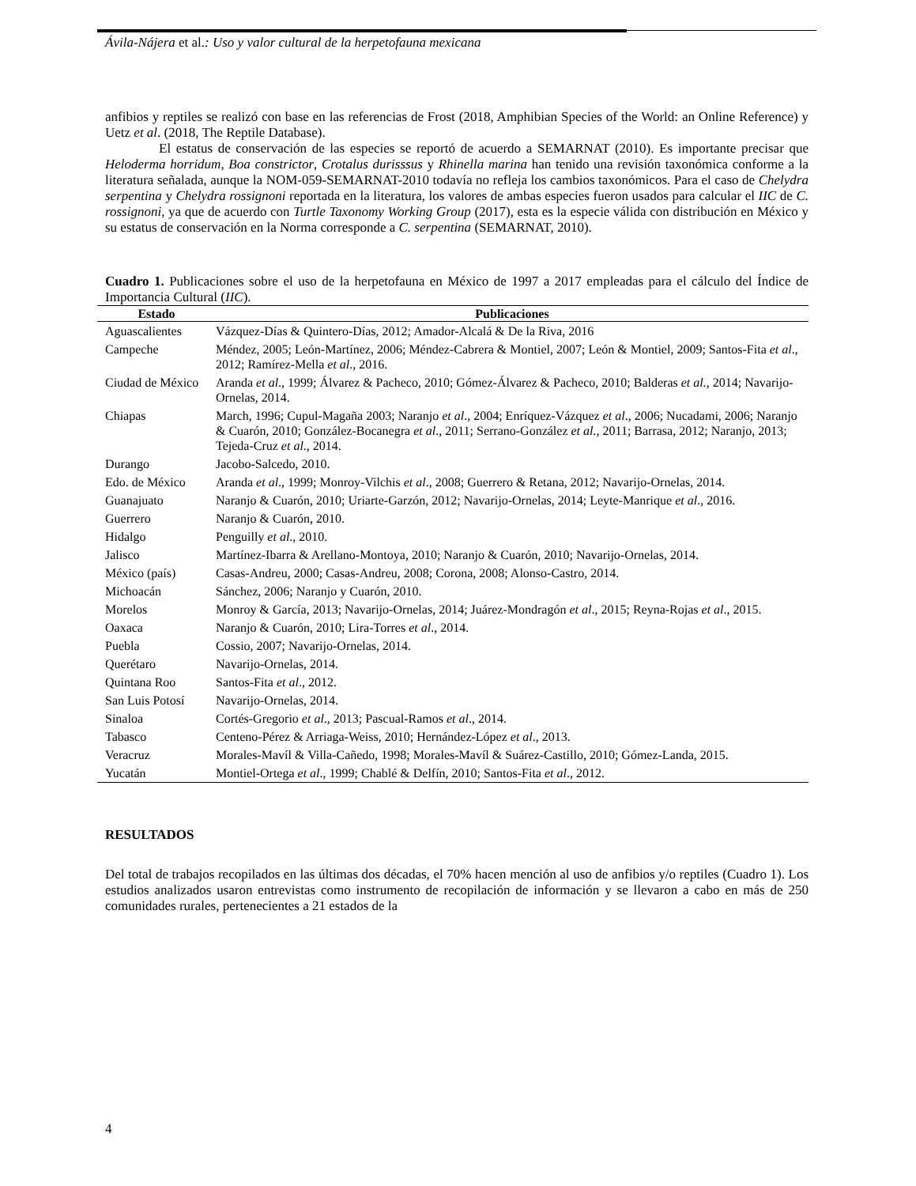Ávila-Nájera et al.: Uso y valor cultural de la herpetofauna mexicana
anfibios y reptiles se realizó con base en las referencias de Frost (2018, Amphibian Species of the World: an Online Reference) y Uetz et al. (2018, The Reptile Database).
El estatus de conservación de las especies se reportó de acuerdo a SEMARNAT (2010). Es importante precisar que Heloderma horridum, Boa constrictor, Crotalus durisssus y Rhinella marina han tenido una revisión taxonómica conforme a la literatura señalada, aunque la NOM-059-SEMARNAT-2010 todavía no refleja los cambios taxonómicos. Para el caso de Chelydra serpentina y Chelydra rossignoni reportada en la literatura, los valores de ambas especies fueron usados para calcular el IIC de C. rossignoni, ya que de acuerdo con Turtle Taxonomy Working Group (2017), esta es la especie válida con distribución en México y su estatus de conservación en la Norma corresponde a C. serpentina (SEMARNAT, 2010).
Cuadro 1. Publicaciones sobre el uso de la herpetofauna en México de 1997 a 2017 empleadas para el cálculo del Índice de Importancia Cultural (IIC).
| Estado | Publicaciones |
| --- | --- |
| Aguascalientes | Vázquez-Días & Quintero-Días, 2012; Amador-Alcalá & De la Riva, 2016 |
| Campeche | Méndez, 2005; León-Martínez, 2006; Méndez-Cabrera & Montiel, 2007; León & Montiel, 2009; Santos-Fita et al ., 2012; Ramírez-Mella et al ., 2016. |
| Ciudad de México | Aranda et al ., 1999; Álvarez & Pacheco, 2010; Gómez-Álvarez & Pacheco, 2010; Balderas et al. , 2014; Navarijo-Ornelas, 2014. |
| Chiapas | March, 1996; Cupul-Magaña 2003; Naranjo et al ., 2004; Enríquez-Vázquez et al ., 2006; Nucadami, 2006; Naranjo & Cuarón, 2010; González-Bocanegra et al ., 2011; Serrano-González et al. , 2011; Barrasa, 2012; Naranjo, 2013; Tejeda-Cruz et al ., 2014. |
| Durango | Jacobo-Salcedo, 2010. |
| Edo. de México | Aranda et al ., 1999; Monroy-Vilchis et al ., 2008; Guerrero & Retana, 2012; Navarijo-Ornelas, 2014. |
| Guanajuato | Naranjo & Cuarón, 2010; Uriarte-Garzón, 2012; Navarijo-Ornelas, 2014; Leyte-Manrique et al ., 2016. |
| Guerrero | Naranjo & Cuarón, 2010. |
| Hidalgo | Penguilly et al ., 2010. |
| Jalisco | Martínez-Ibarra & Arellano-Montoya, 2010; Naranjo & Cuarón, 2010; Navarijo-Ornelas, 2014. |
| México (país) | Casas-Andreu, 2000; Casas-Andreu, 2008; Corona, 2008; Alonso-Castro, 2014. |
| Michoacán | Sánchez, 2006; Naranjo y Cuarón, 2010. |
| Morelos | Monroy & García, 2013; Navarijo-Ornelas, 2014; Juárez-Mondragón et al ., 2015; Reyna-Rojas et al ., 2015. |
| Oaxaca | Naranjo & Cuarón, 2010; Lira-Torres et al ., 2014. |
| Puebla | Cossio, 2007; Navarijo-Ornelas, 2014. |
| Querétaro | Navarijo-Ornelas, 2014. |
| Quintana Roo | Santos-Fita et al ., 2012. |
| San Luis Potosí | Navarijo-Ornelas, 2014. |
| Sinaloa | Cortés-Gregorio et al ., 2013; Pascual-Ramos et al ., 2014. |
| Tabasco | Centeno-Pérez & Arriaga-Weiss, 2010; Hernández-López et al ., 2013. |
| Veracruz | Morales-Mavíl & Villa-Cañedo, 1998; Morales-Mavíl & Suárez-Castillo, 2010; Gómez-Landa, 2015. |
| Yucatán | Montiel-Ortega et al ., 1999; Chablé & Delfín, 2010; Santos-Fita et al ., 2012. |
RESULTADOS
Del total de trabajos recopilados en las últimas dos décadas, el 70% hacen mención al uso de anfibios y/o reptiles (Cuadro 1). Los estudios analizados usaron entrevistas como instrumento de recopilación de información y se llevaron a cabo en más de 250 comunidades rurales, pertenecientes a 21 estados de la
4